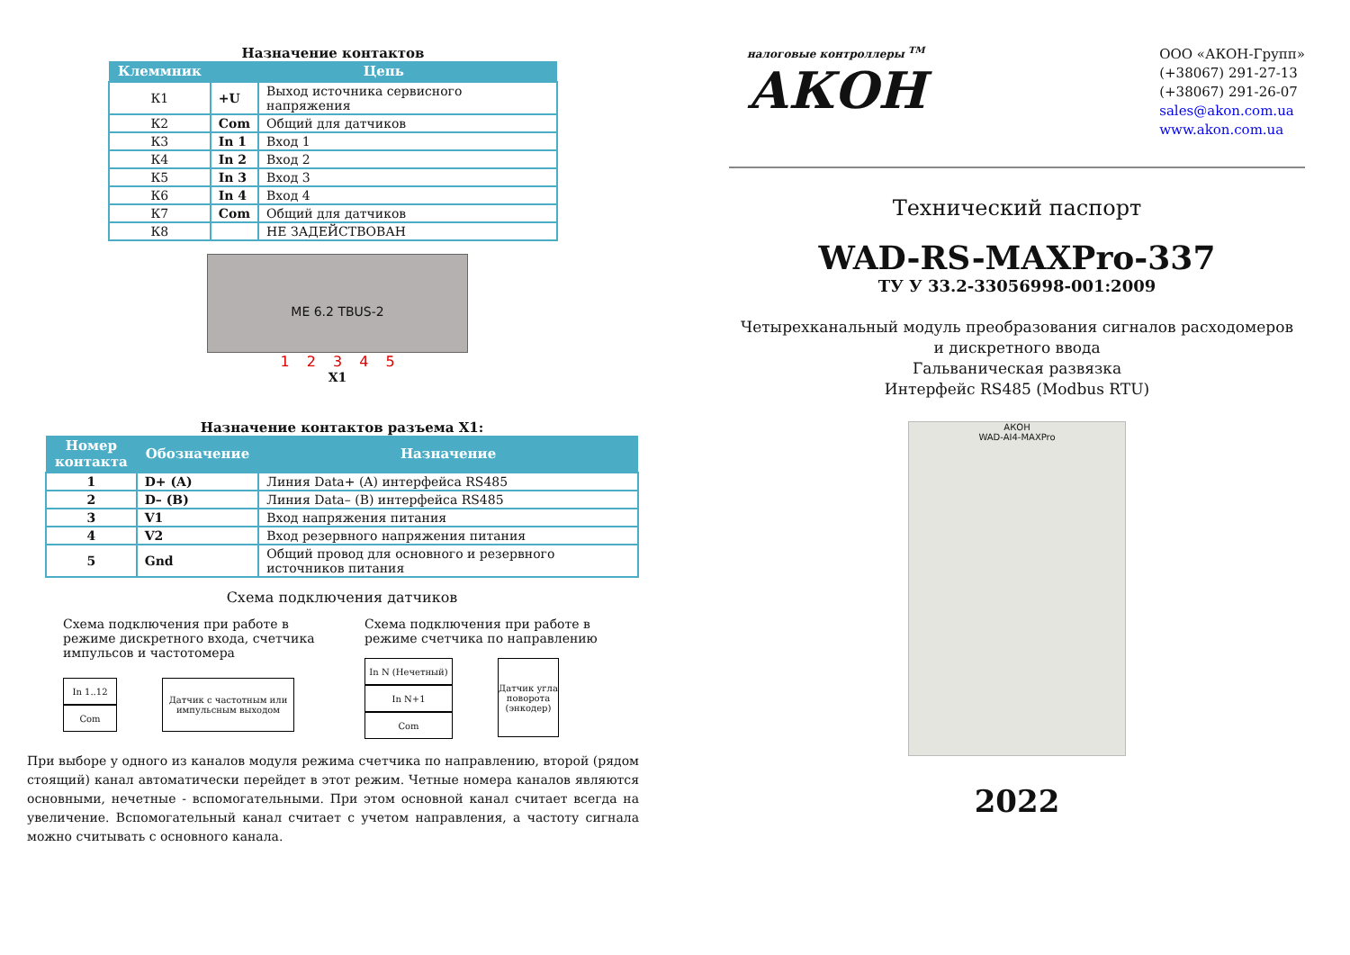Назначение контактов
| Клеммник | Цепь | |
| --- | --- | --- |
| К1 | +U | Выход источника сервисного напряжения |
| К2 | Com | Общий для датчиков |
| К3 | In 1 | Вход 1 |
| К4 | In 2 | Вход 2 |
| К5 | In 3 | Вход 3 |
| К6 | In 4 | Вход 4 |
| К7 | Com | Общий для датчиков |
| К8 | | НЕ ЗАДЕЙСТВОВАН |
ME 6.2 TBUS-2
1 2 3 4 5
X1
Назначение контактов разъема X1:
| Номер контакта | Обозначение | Назначение |
| --- | --- | --- |
| 1 | D+ (A) | Линия Data+ (A) интерфейса RS485 |
| 2 | D– (B) | Линия Data– (B) интерфейса RS485 |
| 3 | V1 | Вход напряжения питания |
| 4 | V2 | Вход резервного напряжения питания |
| 5 | Gnd | Общий провод для основного и резервного источников питания |
Схема подключения датчиков
Схема подключения при работе в режиме дискретного входа, счетчика импульсов и частотомера
In 1..12
Com
Датчик с частотным или импульсным выходом
Схема подключения при работе в режиме счетчика по направлению
In N (Нечетный)
In N+1
Com
Датчик угла поворота (энкодер)
При выборе у одного из каналов модуля режима счетчика по направлению, второй (рядом стоящий) канал автоматически перейдет в этот режим. Четные номера каналов являются основными, нечетные - вспомогательными. При этом основной канал считает всегда на увеличение. Вспомогательный канал считает с учетом направления, а частоту сигнала можно считывать с основного канала.
налоговые контроллеры <sup>TM</sup>
АКОН
ООО «АКОН-Групп»
(+38067) 291-27-13
(+38067) 291-26-07
sales@akon.com.ua
www.akon.com.ua
Технический паспорт
WAD-RS-MAXPro-337
ТУ У 33.2-33056998-001:2009
Четырехканальный модуль преобразования сигналов расходомеров
и дискретного ввода
Гальваническая развязка
Интерфейс RS485 (Modbus RTU)
АКОН
WAD-AI4-MAXPro
2022